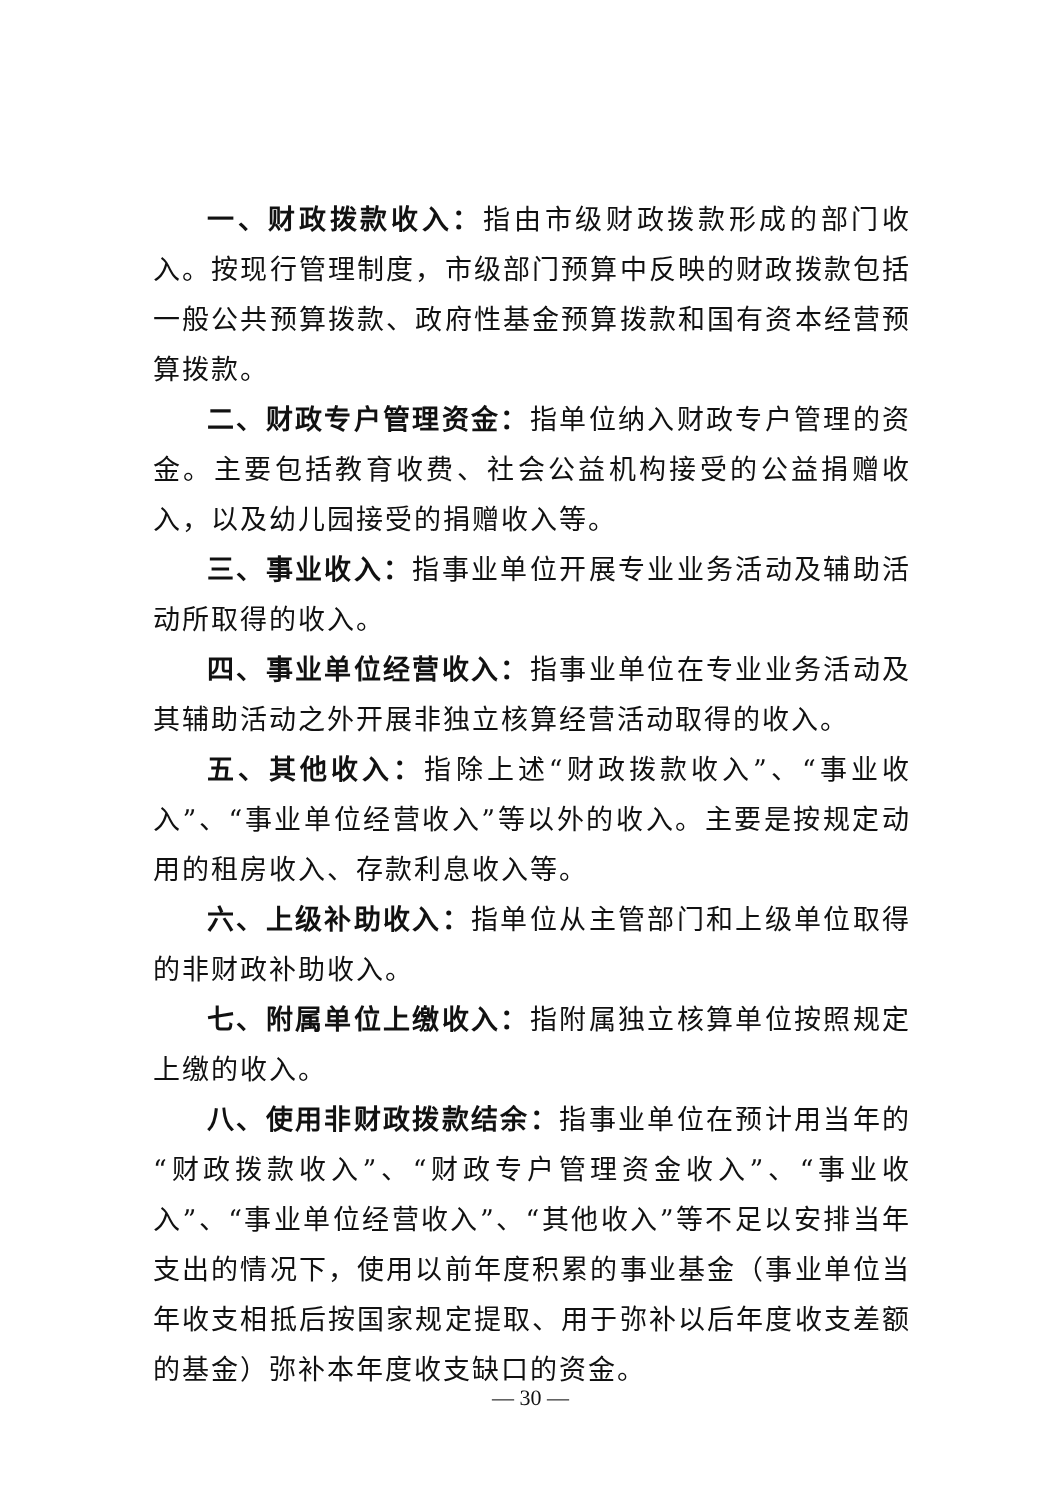一、财政拨款收入：指由市级财政拨款形成的部门收入。按现行管理制度，市级部门预算中反映的财政拨款包括一般公共预算拨款、政府性基金预算拨款和国有资本经营预算拨款。
二、财政专户管理资金：指单位纳入财政专户管理的资金。主要包括教育收费、社会公益机构接受的公益捐赠收入，以及幼儿园接受的捐赠收入等。
三、事业收入：指事业单位开展专业业务活动及辅助活动所取得的收入。
四、事业单位经营收入：指事业单位在专业业务活动及其辅助活动之外开展非独立核算经营活动取得的收入。
五、其他收入：指除上述“财政拨款收入”、“事业收入”、“事业单位经营收入”等以外的收入。主要是按规定动用的租房收入、存款利息收入等。
六、上级补助收入：指单位从主管部门和上级单位取得的非财政补助收入。
七、附属单位上缴收入：指附属独立核算单位按照规定上缴的收入。
八、使用非财政拨款结余：指事业单位在预计用当年的“财政拨款收入”、“财政专户管理资金收入”、“事业收入”、“事业单位经营收入”、“其他收入”等不足以安排当年支出的情况下，使用以前年度积累的事业基金（事业单位当年收支相抵后按国家规定提取、用于弥补以后年度收支差额的基金）弥补本年度收支缺口的资金。
— 30 —